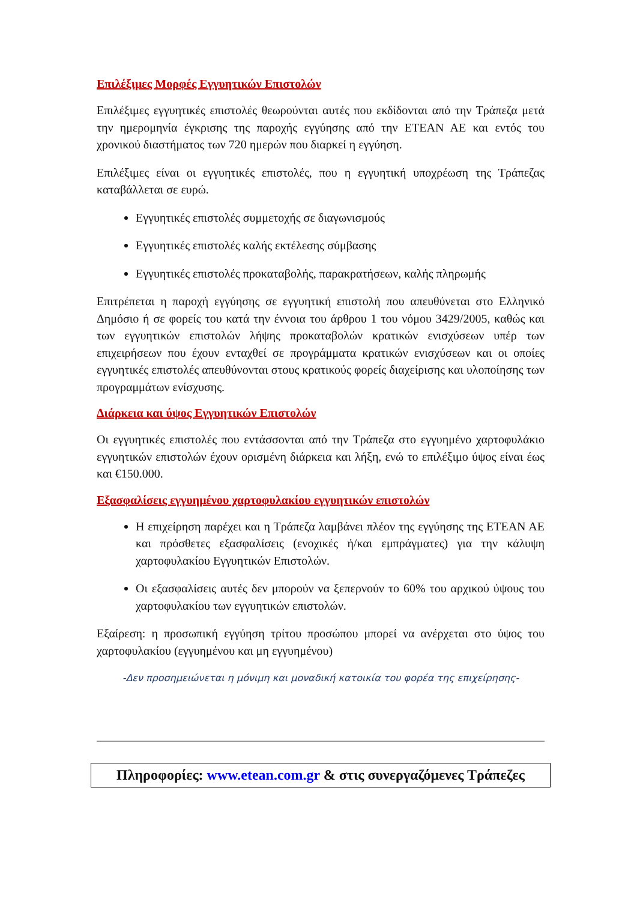Επιλέξιμες Μορφές Εγγυητικών Επιστολών
Επιλέξιμες εγγυητικές επιστολές θεωρούνται αυτές που εκδίδονται από την Τράπεζα μετά την ημερομηνία έγκρισης της παροχής εγγύησης από την ΕΤΕΑΝ ΑΕ και εντός του χρονικού διαστήματος των 720 ημερών που διαρκεί η εγγύηση.
Επιλέξιμες είναι οι εγγυητικές επιστολές, που η εγγυητική υποχρέωση της Τράπεζας καταβάλλεται σε ευρώ.
Εγγυητικές επιστολές συμμετοχής σε διαγωνισμούς
Εγγυητικές επιστολές καλής εκτέλεσης σύμβασης
Εγγυητικές επιστολές προκαταβολής, παρακρατήσεων, καλής πληρωμής
Επιτρέπεται η παροχή εγγύησης σε εγγυητική επιστολή που απευθύνεται στο Ελληνικό Δημόσιο ή σε φορείς του κατά την έννοια του άρθρου 1 του νόμου 3429/2005, καθώς και των εγγυητικών επιστολών λήψης προκαταβολών κρατικών ενισχύσεων υπέρ των επιχειρήσεων που έχουν ενταχθεί σε προγράμματα κρατικών ενισχύσεων και οι οποίες εγγυητικές επιστολές απευθύνονται στους κρατικούς φορείς διαχείρισης και υλοποίησης των προγραμμάτων ενίσχυσης.
Διάρκεια και ύψος Εγγυητικών Επιστολών
Οι εγγυητικές επιστολές που εντάσσονται από την Τράπεζα στο εγγυημένο χαρτοφυλάκιο εγγυητικών επιστολών έχουν ορισμένη διάρκεια και λήξη, ενώ το επιλέξιμο ύψος είναι έως και €150.000.
Εξασφαλίσεις εγγυημένου χαρτοφυλακίου εγγυητικών επιστολών
Η επιχείρηση παρέχει και η Τράπεζα λαμβάνει πλέον της εγγύησης της ΕΤΕΑΝ ΑΕ και πρόσθετες εξασφαλίσεις (ενοχικές ή/και εμπράγματες) για την κάλυψη χαρτοφυλακίου Εγγυητικών Επιστολών.
Οι εξασφαλίσεις αυτές δεν μπορούν να ξεπερνούν το 60% του αρχικού ύψους του χαρτοφυλακίου των εγγυητικών επιστολών.
Εξαίρεση: η προσωπική εγγύηση τρίτου προσώπου μπορεί να ανέρχεται στο ύψος του χαρτοφυλακίου (εγγυημένου και μη εγγυημένου)
-Δεν προσημειώνεται η μόνιμη και μοναδική κατοικία του φορέα της επιχείρησης-
Πληροφορίες: www.etean.com.gr & στις συνεργαζόμενες Τράπεζες